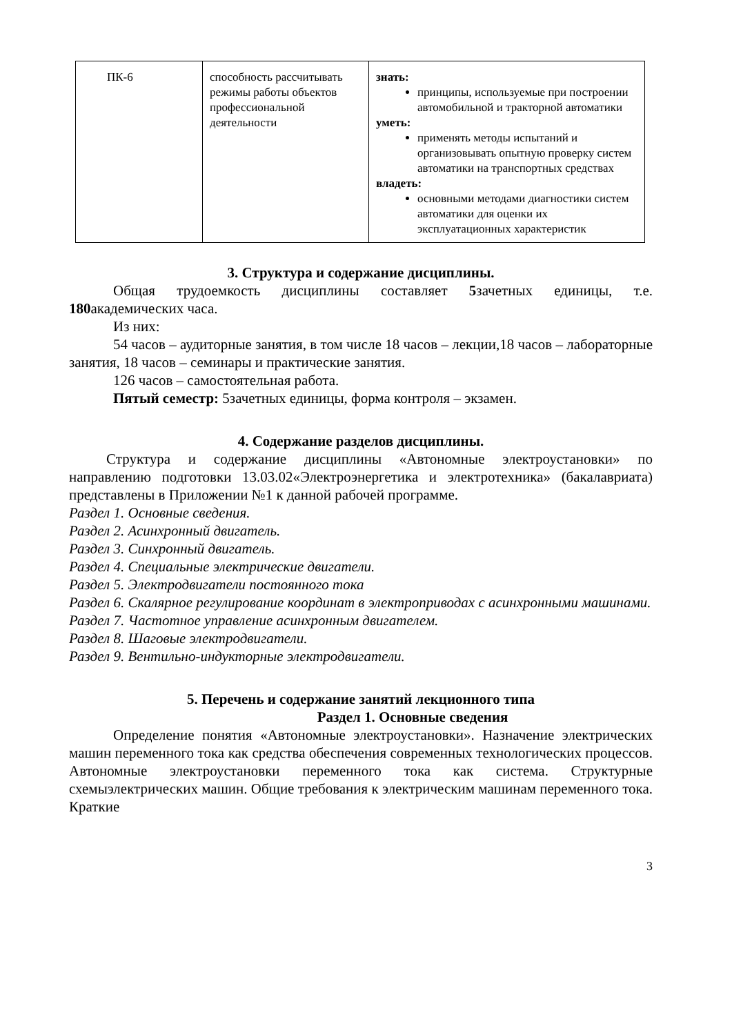| ПК-6 | способность рассчитывать режимы работы объектов профессиональной деятельности | знать: принципы, используемые при построении автомобильной и тракторной автоматики уметь: применять методы испытаний и организовывать опытную проверку систем автоматики на транспортных средствах владеть: основными методами диагностики систем автоматики для оценки их эксплуатационных характеристик |
3. Структура и содержание дисциплины.
Общая трудоемкость дисциплины составляет 5зачетных единицы, т.е. 180академических часа.
Из них:
54 часов – аудиторные занятия, в том числе 18 часов – лекции,18 часов – лабораторные занятия, 18 часов – семинары и практические занятия.
126 часов – самостоятельная работа.
Пятый семестр: 5зачетных единицы, форма контроля – экзамен.
4. Содержание разделов дисциплины.
Структура и содержание дисциплины «Автономные электроустановки» по направлению подготовки 13.03.02«Электроэнергетика и электротехника» (бакалавриата) представлены в Приложении №1 к данной рабочей программе.
Раздел 1. Основные сведения.
Раздел 2. Асинхронный двигатель.
Раздел 3. Синхронный двигатель.
Раздел 4. Специальные электрические двигатели.
Раздел 5. Электродвигатели постоянного тока
Раздел 6. Скалярное регулирование координат в электроприводах с асинхронными машинами.
Раздел 7. Частотное управление асинхронным двигателем.
Раздел 8. Шаговые электродвигатели.
Раздел 9. Вентильно-индукторные электродвигатели.
5. Перечень и содержание занятий лекционного типа
Раздел 1. Основные сведения
Определение понятия «Автономные электроустановки». Назначение электрических машин переменного тока как средства обеспечения современных технологических процессов. Автономные электроустановки переменного тока как система. Структурные схемыэлектрических машин. Общие требования к электрическим машинам переменного тока. Краткие
3